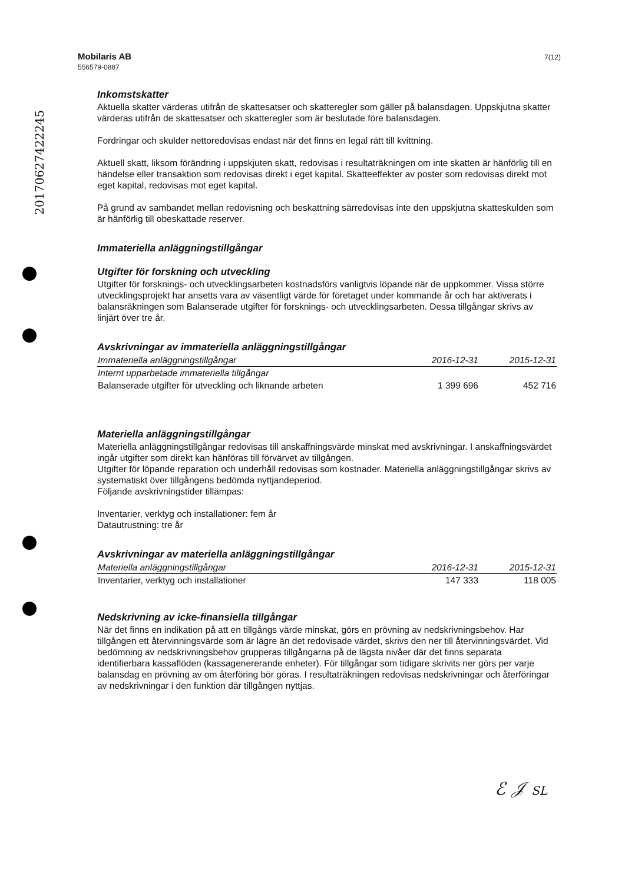20170627422245
Mobilaris AB
556579-0887
7(12)
Inkomstskatter
Aktuella skatter värderas utifrån de skattesatser och skatteregler som gäller på balansdagen. Uppskjutna skatter värderas utifrån de skattesatser och skatteregler som är beslutade före balansdagen.
Fordringar och skulder nettoredovisas endast när det finns en legal rätt till kvittning.
Aktuell skatt, liksom förändring i uppskjuten skatt, redovisas i resultaträkningen om inte skatten är hänförlig till en händelse eller transaktion som redovisas direkt i eget kapital. Skatteeffekter av poster som redovisas direkt mot eget kapital, redovisas mot eget kapital.
På grund av sambandet mellan redovisning och beskattning särredovisas inte den uppskjutna skatteskulden som är hänförlig till obeskattade reserver.
Immateriella anläggningstillgångar
Utgifter för forskning och utveckling
Utgifter för forsknings- och utvecklingsarbeten kostnadsförs vanligtvis löpande när de uppkommer. Vissa större utvecklingsprojekt har ansetts vara av väsentligt värde för företaget under kommande år och har aktiverats i balansräkningen som Balanserade utgifter för forsknings- och utvecklingsarbeten. Dessa tillgångar skrivs av linjärt över tre år.
Avskrivningar av immateriella anläggningstillgångar
| Immateriella anläggningstillgångar | 2016-12-31 | 2015-12-31 |
| --- | --- | --- |
| Internt upparbetade immateriella tillgångar | | |
| Balanserade utgifter för utveckling och liknande arbeten | 1 399 696 | 452 716 |
Materiella anläggningstillgångar
Materiella anläggningstillgångar redovisas till anskaffningsvärde minskat med avskrivningar. I anskaffningsvärdet ingår utgifter som direkt kan hänföras till förvärvet av tillgången.
Utgifter för löpande reparation och underhåll redovisas som kostnader. Materiella anläggningstillgångar skrivs av systematiskt över tillgångens bedömda nyttjandeperiod.
Följande avskrivningstider tillämpas:
Inventarier, verktyg och installationer: fem år
Datautrustning: tre år
Avskrivningar av materiella anläggningstillgångar
| Materiella anläggningstillgångar | 2016-12-31 | 2015-12-31 |
| --- | --- | --- |
| Inventarier, verktyg och installationer | 147 333 | 118 005 |
Nedskrivning av icke-finansiella tillgångar
När det finns en indikation på att en tillgångs värde minskat, görs en prövning av nedskrivningsbehov. Har tillgången ett återvinningsvärde som är lägre än det redovisade värdet, skrivs den ner till återvinningsvärdet. Vid bedömning av nedskrivningsbehov grupperas tillgångarna på de lägsta nivåer där det finns separata identifierbara kassaflöden (kassagenererande enheter). För tillgångar som tidigare skrivits ner görs per varje balansdag en prövning av om återföring bör göras. I resultaträkningen redovisas nedskrivningar och återföringar av nedskrivningar i den funktion där tillgången nyttjas.
ℰ 𝒥 SL